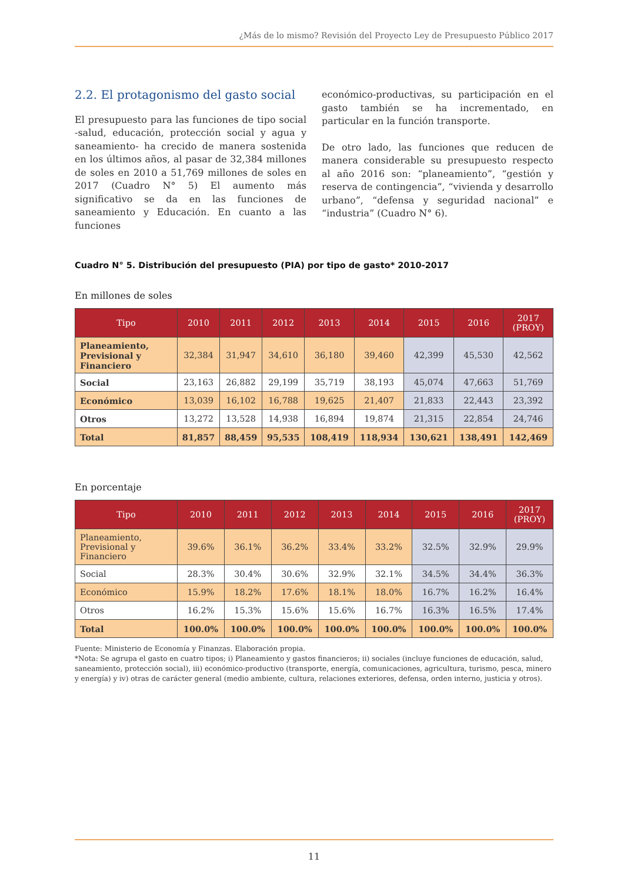¿Más de lo mismo? Revisión del Proyecto Ley de Presupuesto Público 2017
2.2. El protagonismo del gasto social
El presupuesto para las funciones de tipo social -salud, educación, protección social y agua y saneamiento- ha crecido de manera sostenida en los últimos años, al pasar de 32,384 millones de soles en 2010 a 51,769 millones de soles en 2017 (Cuadro N° 5) El aumento más significativo se da en las funciones de saneamiento y Educación. En cuanto a las funciones
económico-productivas, su participación en el gasto también se ha incrementado, en particular en la función transporte.
De otro lado, las funciones que reducen de manera considerable su presupuesto respecto al año 2016 son: “planeamiento”, “gestión y reserva de contingencia”, “vivienda y desarrollo urbano”, “defensa y seguridad nacional” e “industria” (Cuadro N° 6).
Cuadro N° 5. Distribución del presupuesto (PIA) por tipo de gasto* 2010-2017
En millones de soles
| Tipo | 2010 | 2011 | 2012 | 2013 | 2014 | 2015 | 2016 | 2017 (PROY) |
| --- | --- | --- | --- | --- | --- | --- | --- | --- |
| Planeamiento, Previsional y Financiero | 32,384 | 31,947 | 34,610 | 36,180 | 39,460 | 42,399 | 45,530 | 42,562 |
| Social | 23,163 | 26,882 | 29,199 | 35,719 | 38,193 | 45,074 | 47,663 | 51,769 |
| Económico | 13,039 | 16,102 | 16,788 | 19,625 | 21,407 | 21,833 | 22,443 | 23,392 |
| Otros | 13,272 | 13,528 | 14,938 | 16,894 | 19,874 | 21,315 | 22,854 | 24,746 |
| Total | 81,857 | 88,459 | 95,535 | 108,419 | 118,934 | 130,621 | 138,491 | 142,469 |
En porcentaje
| Tipo | 2010 | 2011 | 2012 | 2013 | 2014 | 2015 | 2016 | 2017 (PROY) |
| --- | --- | --- | --- | --- | --- | --- | --- | --- |
| Planeamiento, Previsional y Financiero | 39.6% | 36.1% | 36.2% | 33.4% | 33.2% | 32.5% | 32.9% | 29.9% |
| Social | 28.3% | 30.4% | 30.6% | 32.9% | 32.1% | 34.5% | 34.4% | 36.3% |
| Económico | 15.9% | 18.2% | 17.6% | 18.1% | 18.0% | 16.7% | 16.2% | 16.4% |
| Otros | 16.2% | 15.3% | 15.6% | 15.6% | 16.7% | 16.3% | 16.5% | 17.4% |
| Total | 100.0% | 100.0% | 100.0% | 100.0% | 100.0% | 100.0% | 100.0% | 100.0% |
Fuente: Ministerio de Economía y Finanzas. Elaboración propia.
*Nota: Se agrupa el gasto en cuatro tipos; i) Planeamiento y gastos financieros; ii) sociales (incluye funciones de educación, salud, saneamiento, protección social), iii) económico-productivo (transporte, energía, comunicaciones, agricultura, turismo, pesca, minero y energía) y iv) otras de carácter general (medio ambiente, cultura, relaciones exteriores, defensa, orden interno, justicia y otros).
11